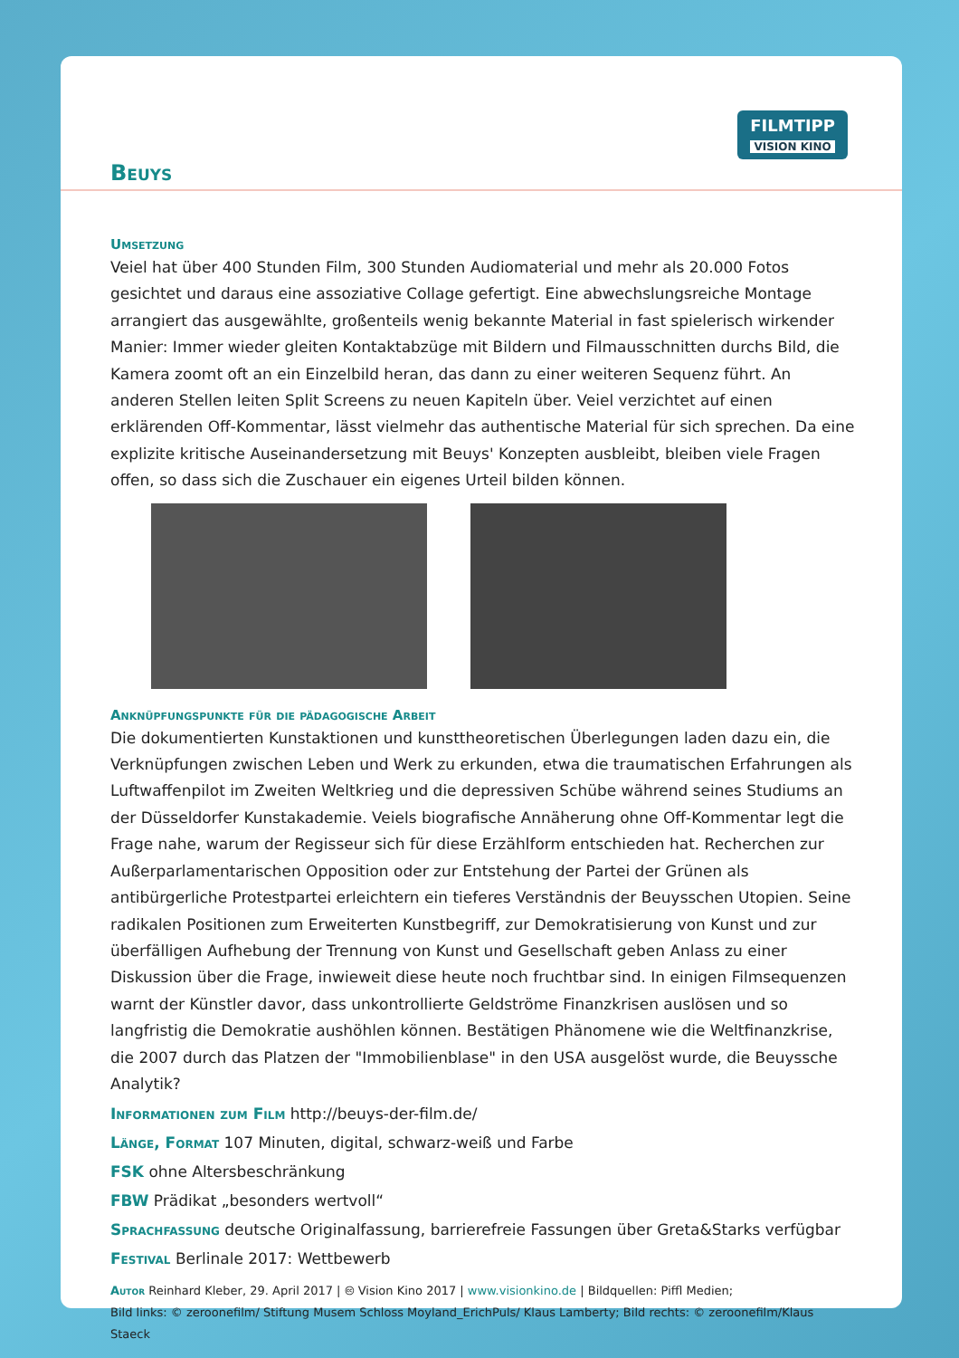FILMTIPP
VISION KINO
Beuys
Umsetzung
Veiel hat über 400 Stunden Film, 300 Stunden Audiomaterial und mehr als 20.000 Fotos gesichtet und daraus eine assoziative Collage gefertigt. Eine abwechslungsreiche Montage arrangiert das ausgewählte, großenteils wenig bekannte Material in fast spielerisch wirkender Manier: Immer wieder gleiten Kontaktabzüge mit Bildern und Filmausschnitten durchs Bild, die Kamera zoomt oft an ein Einzelbild heran, das dann zu einer weiteren Sequenz führt. An anderen Stellen leiten Split Screens zu neuen Kapiteln über. Veiel verzichtet auf einen erklärenden Off-Kommentar, lässt vielmehr das authentische Material für sich sprechen. Da eine explizite kritische Auseinandersetzung mit Beuys' Konzepten ausbleibt, bleiben viele Fragen offen, so dass sich die Zuschauer ein eigenes Urteil bilden können.
Anknüpfungspunkte für die pädagogische Arbeit
Die dokumentierten Kunstaktionen und kunsttheoretischen Überlegungen laden dazu ein, die Verknüpfungen zwischen Leben und Werk zu erkunden, etwa die traumatischen Erfahrungen als Luftwaffenpilot im Zweiten Weltkrieg und die depressiven Schübe während seines Studiums an der Düsseldorfer Kunstakademie. Veiels biografische Annäherung ohne Off-Kommentar legt die Frage nahe, warum der Regisseur sich für diese Erzählform entschieden hat. Recherchen zur Außerparlamentarischen Opposition oder zur Entstehung der Partei der Grünen als antibürgerliche Protestpartei erleichtern ein tieferes Verständnis der Beuysschen Utopien. Seine radikalen Positionen zum Erweiterten Kunstbegriff, zur Demokratisierung von Kunst und zur überfälligen Aufhebung der Trennung von Kunst und Gesellschaft geben Anlass zu einer Diskussion über die Frage, inwieweit diese heute noch fruchtbar sind. In einigen Filmsequenzen warnt der Künstler davor, dass unkontrollierte Geldströme Finanzkrisen auslösen und so langfristig die Demokratie aushöhlen können. Bestätigen Phänomene wie die Weltfinanzkrise, die 2007 durch das Platzen der "Immobilienblase" in den USA ausgelöst wurde, die Beuyssche Analytik?
Informationen zum Film http://beuys-der-film.de/
Länge, Format 107 Minuten, digital, schwarz-weiß und Farbe
FSK ohne Altersbeschränkung
FBW Prädikat „besonders wertvoll“
Sprachfassung deutsche Originalfassung, barrierefreie Fassungen über Greta&Starks verfügbar
Festival Berlinale 2017: Wettbewerb
Autor Reinhard Kleber, 29. April 2017 | 🅭 Vision Kino 2017 | www.visionkino.de | Bildquellen: Piffl Medien;
Bild links: © zeroonefilm/ Stiftung Musem Schloss Moyland_ErichPuls/ Klaus Lamberty; Bild rechts: © zeroonefilm/Klaus Staeck